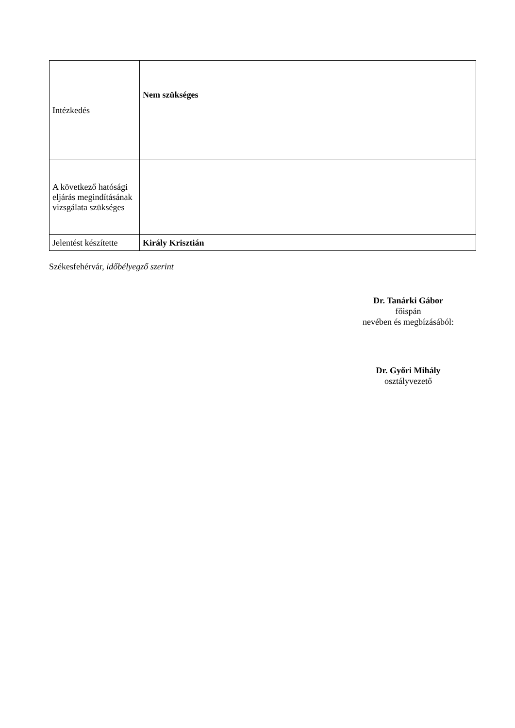| Intézkedés | Nem szükséges |
| A következő hatósági eljárás megindításának vizsgálata szükséges | |
| Jelentést készítette | Király Krisztián |
Székesfehérvár, időbélyegző szerint
Dr. Tanárki Gábor
főispán
nevében és megbízásából:
Dr. Győri Mihály
osztályvezető